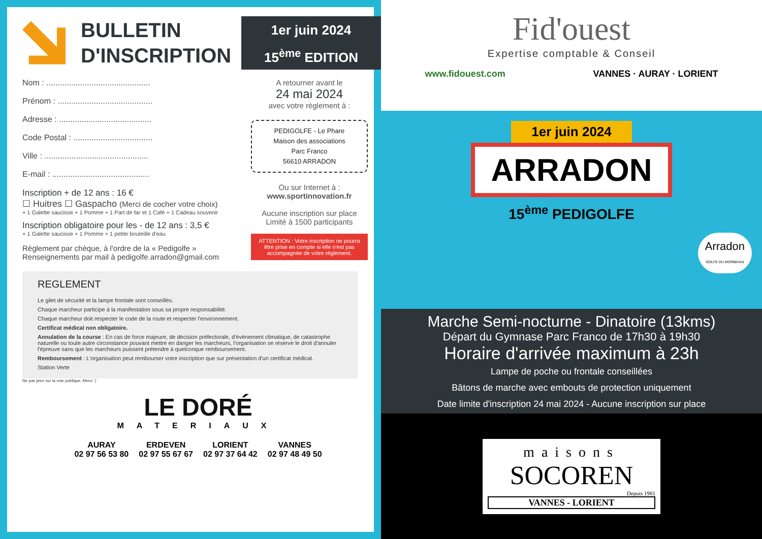BULLETIN
D'INSCRIPTION
1er juin 2024
15<sup>ème</sup> EDITION
Nom : ..............................................
Prénom : ..........................................
Adresse : .........................................
Code Postal : ...................................
Ville : ..............................................
E-mail : ...........................................
Inscription + de 12 ans : 16 €
☐ Huitres ☐ Gaspacho (Merci de cocher votre choix)
+ 1 Galette saucisse + 1 Pomme + 1 Part de far et 1 Café + 1 Cadeau souvenir
Inscription obligatoire pour les - de 12 ans : 3,5 €
+ 1 Galette saucisse + 1 Pomme + 1 petite bouteille d'eau
Règlement par chèque, à l'ordre de la « Pedigolfe »
Renseignements par mail à pedigolfe.arradon@gmail.com
A retourner avant le
24 mai 2024
avec votre règlement à :
PEDIGOLFE - Le Phare
Maison des associations
Parc Franco
56610 ARRADON
Ou sur Internet à :
www.sportinnovation.fr
Aucune inscription sur place
Limité à 1500 participants
ATTENTION : Votre inscription ne pourra être prise en compte si elle n'est pas accompagnée de votre règlement.
REGLEMENT
Le gilet de sécurité et la lampe frontale sont conseillés.
Chaque marcheur participe à la manifestation sous sa propre responsabilité.
Chaque marcheur doit respecter le code de la route et respecter l'environnement.
Certificat médical non obligatoire.
Annulation de la course : En cas de force majeure, de décision préfectorale, d'évènement climatique, de catastrophe naturelle ou toute autre circonstance pouvant mettre en danger les marcheurs, l'organisation se réserve le droit d'annuler l'épreuve sans que les marcheurs puissent prétendre à quelconque remboursement.
Remboursement : L'organisation peut rembourser votre inscription que sur présentation d'un certificat médical.
Station Verte
Ne pas jeter sur la voie publique, Merci :)
LE DORÉ
MATERIAUX
AURAY
02 97 56 53 80 ERDEVEN
02 97 55 67 67 LORIENT
02 97 37 64 42 VANNES
02 97 48 49 50
Fid'ouest
Expertise comptable & Conseil
www.fidouest.com VANNES · AURAY · LORIENT
1er juin 2024
ARRADON
15<sup>ème</sup> PEDIGOLFE
Arradon
GOLFE DU MORBIHAN
Marche Semi-nocturne - Dinatoire (13kms)
Départ du Gymnase Parc Franco de 17h30 à 19h30
Horaire d'arrivée maximum à 23h
Lampe de poche ou frontale conseillées
Bâtons de marche avec embouts de protection uniquement
Date limite d'inscription 24 mai 2024 - Aucune inscription sur place
maisons
SOCOREN
Depuis 1981
VANNES - LORIENT